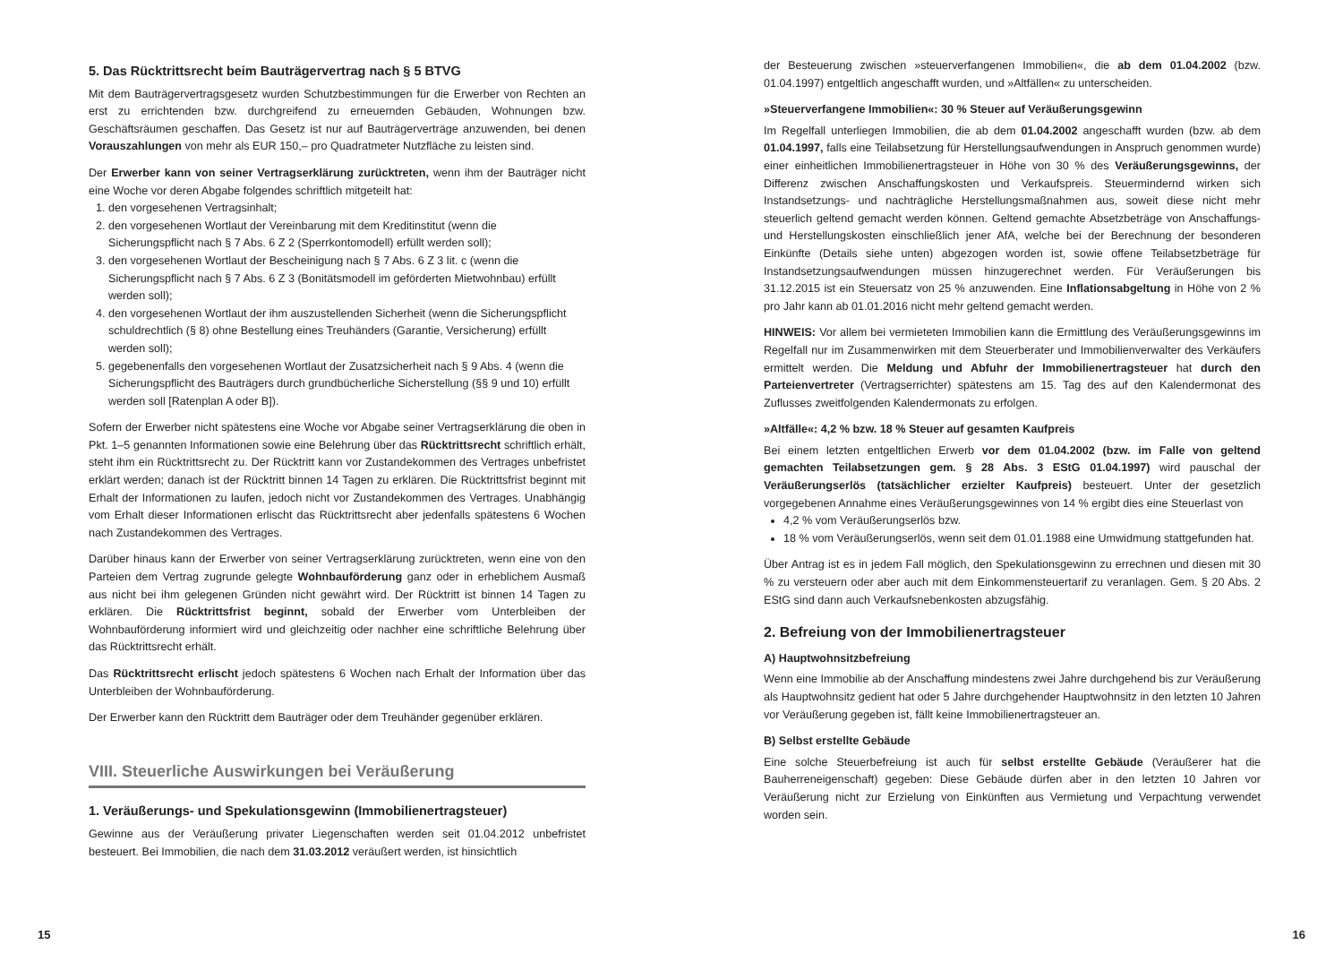5. Das Rücktrittsrecht beim Bauträgervertrag nach § 5 BTVG
Mit dem Bauträgervertragsgesetz wurden Schutzbestimmungen für die Erwerber von Rechten an erst zu errichtenden bzw. durchgreifend zu erneuernden Gebäuden, Wohnungen bzw. Geschäftsräumen geschaffen. Das Gesetz ist nur auf Bauträgerverträge anzuwenden, bei denen Vorauszahlungen von mehr als EUR 150,– pro Quadratmeter Nutzfläche zu leisten sind.
Der Erwerber kann von seiner Vertragserklärung zurücktreten, wenn ihm der Bauträger nicht eine Woche vor deren Abgabe folgendes schriftlich mitgeteilt hat:
1. den vorgesehenen Vertragsinhalt;
2. den vorgesehenen Wortlaut der Vereinbarung mit dem Kreditinstitut (wenn die Sicherungspflicht nach § 7 Abs. 6 Z 2 (Sperrkontomodell) erfüllt werden soll);
3. den vorgesehenen Wortlaut der Bescheinigung nach § 7 Abs. 6 Z 3 lit. c (wenn die Sicherungspflicht nach § 7 Abs. 6 Z 3 (Bonitätsmodell im geförderten Mietwohnbau) erfüllt werden soll);
4. den vorgesehenen Wortlaut der ihm auszustellenden Sicherheit (wenn die Sicherungspflicht schuldrechtlich (§ 8) ohne Bestellung eines Treuhänders (Garantie, Versicherung) erfüllt werden soll);
5. gegebenenfalls den vorgesehenen Wortlaut der Zusatzsicherheit nach § 9 Abs. 4 (wenn die Sicherungspflicht des Bauträgers durch grundbücherliche Sicherstellung (§§ 9 und 10) erfüllt werden soll [Ratenplan A oder B]).
Sofern der Erwerber nicht spätestens eine Woche vor Abgabe seiner Vertragserklärung die oben in Pkt. 1–5 genannten Informationen sowie eine Belehrung über das Rücktrittsrecht schriftlich erhält, steht ihm ein Rücktrittsrecht zu. Der Rücktritt kann vor Zustandekommen des Vertrages unbefristet erklärt werden; danach ist der Rücktritt binnen 14 Tagen zu erklären. Die Rücktrittsfrist beginnt mit Erhalt der Informationen zu laufen, jedoch nicht vor Zustandekommen des Vertrages. Unabhängig vom Erhalt dieser Informationen erlischt das Rücktrittsrecht aber jedenfalls spätestens 6 Wochen nach Zustandekommen des Vertrages.
Darüber hinaus kann der Erwerber von seiner Vertragserklärung zurücktreten, wenn eine von den Parteien dem Vertrag zugrunde gelegte Wohnbauförderung ganz oder in erheblichem Ausmaß aus nicht bei ihm gelegenen Gründen nicht gewährt wird. Der Rücktritt ist binnen 14 Tagen zu erklären. Die Rücktrittsfrist beginnt, sobald der Erwerber vom Unterbleiben der Wohnbauförderung informiert wird und gleichzeitig oder nachher eine schriftliche Belehrung über das Rücktrittsrecht erhält.
Das Rücktrittsrecht erlischt jedoch spätestens 6 Wochen nach Erhalt der Information über das Unterbleiben der Wohnbauförderung.
Der Erwerber kann den Rücktritt dem Bauträger oder dem Treuhänder gegenüber erklären.
VIII. Steuerliche Auswirkungen bei Veräußerung
1. Veräußerungs- und Spekulationsgewinn (Immobilienertragsteuer)
Gewinne aus der Veräußerung privater Liegenschaften werden seit 01.04.2012 unbefristet besteuert. Bei Immobilien, die nach dem 31.03.2012 veräußert werden, ist hinsichtlich
der Besteuerung zwischen »steuerverfangenen Immobilien«, die ab dem 01.04.2002 (bzw. 01.04.1997) entgeltlich angeschafft wurden, und »Altfällen« zu unterscheiden.
»Steuerverfangene Immobilien«: 30 % Steuer auf Veräußerungsgewinn
Im Regelfall unterliegen Immobilien, die ab dem 01.04.2002 angeschafft wurden (bzw. ab dem 01.04.1997, falls eine Teilabsetzung für Herstellungsaufwendungen in Anspruch genommen wurde) einer einheitlichen Immobilienertragsteuer in Höhe von 30 % des Veräußerungsgewinns, der Differenz zwischen Anschaffungskosten und Verkaufspreis. Steuermindernd wirken sich Instandsetzungs- und nachträgliche Herstellungsmaßnahmen aus, soweit diese nicht mehr steuerlich geltend gemacht werden können. Geltend gemachte Absetzbeträge von Anschaffungs- und Herstellungskosten einschließlich jener AfA, welche bei der Berechnung der besonderen Einkünfte (Details siehe unten) abgezogen worden ist, sowie offene Teilabsetzbeträge für Instandsetzungsaufwendungen müssen hinzugerechnet werden. Für Veräußerungen bis 31.12.2015 ist ein Steuersatz von 25 % anzuwenden. Eine Inflationsabgeltung in Höhe von 2 % pro Jahr kann ab 01.01.2016 nicht mehr geltend gemacht werden.
HINWEIS: Vor allem bei vermieteten Immobilien kann die Ermittlung des Veräußerungsgewinns im Regelfall nur im Zusammenwirken mit dem Steuerberater und Immobilienverwalter des Verkäufers ermittelt werden. Die Meldung und Abfuhr der Immobilienertragsteuer hat durch den Parteienvertreter (Vertragserrichter) spätestens am 15. Tag des auf den Kalendermonat des Zuflusses zweitfolgenden Kalendermonats zu erfolgen.
»Altfälle«: 4,2 % bzw. 18 % Steuer auf gesamten Kaufpreis
Bei einem letzten entgeltlichen Erwerb vor dem 01.04.2002 (bzw. im Falle von geltend gemachten Teilabsetzungen gem. § 28 Abs. 3 EStG 01.04.1997) wird pauschal der Veräußerungserlös (tatsächlicher erzielter Kaufpreis) besteuert. Unter der gesetzlich vorgegebenen Annahme eines Veräußerungsgewinnes von 14 % ergibt dies eine Steuerlast von
4,2 % vom Veräußerungserlös bzw.
18 % vom Veräußerungserlös, wenn seit dem 01.01.1988 eine Umwidmung stattgefunden hat.
Über Antrag ist es in jedem Fall möglich, den Spekulationsgewinn zu errechnen und diesen mit 30 % zu versteuern oder aber auch mit dem Einkommensteuertarif zu veranlagen. Gem. § 20 Abs. 2 EStG sind dann auch Verkaufsnebenkosten abzugsfähig.
2. Befreiung von der Immobilienertragsteuer
A) Hauptwohnsitzbefreiung
Wenn eine Immobilie ab der Anschaffung mindestens zwei Jahre durchgehend bis zur Veräußerung als Hauptwohnsitz gedient hat oder 5 Jahre durchgehender Hauptwohnsitz in den letzten 10 Jahren vor Veräußerung gegeben ist, fällt keine Immobilienertragsteuer an.
B) Selbst erstellte Gebäude
Eine solche Steuerbefreiung ist auch für selbst erstellte Gebäude (Veräußerer hat die Bauherreneigenschaft) gegeben: Diese Gebäude dürfen aber in den letzten 10 Jahren vor Veräußerung nicht zur Erzielung von Einkünften aus Vermietung und Verpachtung verwendet worden sein.
15 16